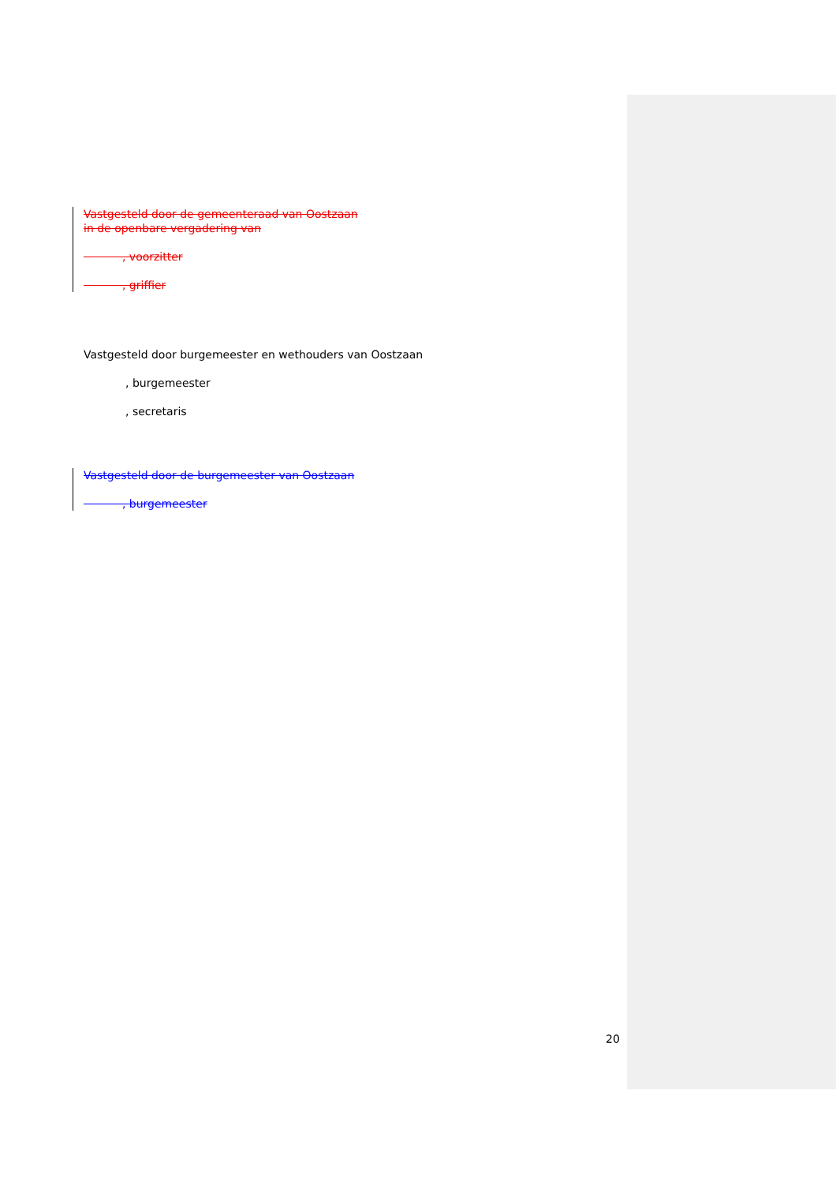Vastgesteld door de gemeenteraad van Oostzaan
in de openbare vergadering van
, voorzitter
, griffier
Vastgesteld door burgemeester en wethouders van Oostzaan
, burgemeester
, secretaris
Vastgesteld door de burgemeester van Oostzaan
, burgemeester
20